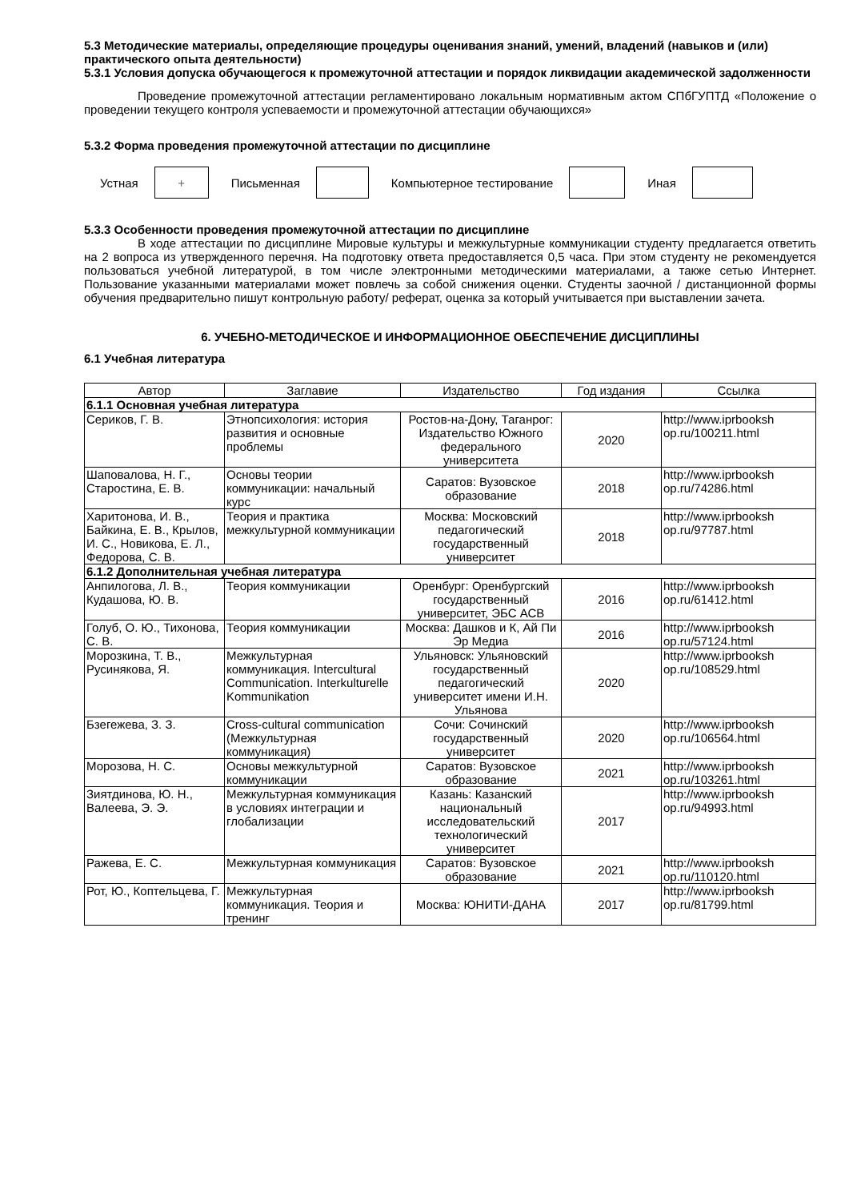5.3 Методические материалы, определяющие процедуры оценивания знаний, умений, владений (навыков и (или) практического опыта деятельности)
5.3.1 Условия допуска обучающегося к промежуточной аттестации и порядок ликвидации академической задолженности
Проведение промежуточной аттестации регламентировано локальным нормативным актом СПбГУПТД «Положение о проведении текущего контроля успеваемости и промежуточной аттестации обучающихся»
5.3.2 Форма проведения промежуточной аттестации по дисциплине
Устная
+
Письменная Компьютерное тестирование Иная
5.3.3 Особенности проведения промежуточной аттестации по дисциплине
В ходе аттестации по дисциплине Мировые культуры и межкультурные коммуникации студенту предлагается ответить на 2 вопроса из утвержденного перечня. На подготовку ответа предоставляется 0,5 часа. При этом студенту не рекомендуется пользоваться учебной литературой, в том числе электронными методическими материалами, а также сетью Интернет. Пользование указанными материалами может повлечь за собой снижения оценки. Студенты заочной / дистанционной формы обучения предварительно пишут контрольную работу/ реферат, оценка за который учитывается при выставлении зачета.
6. УЧЕБНО-МЕТОДИЧЕСКОЕ И ИНФОРМАЦИОННОЕ ОБЕСПЕЧЕНИЕ ДИСЦИПЛИНЫ
6.1 Учебная литература
| Автор | Заглавие | Издательство | Год издания | Ссылка |
| --- | --- | --- | --- | --- |
| 6.1.1 Основная учебная литература | | | | |
| Сериков, Г. В. | Этнопсихология: история развития и основные проблемы | Ростов-на-Дону, Таганрог: Издательство Южного федерального университета | 2020 | http://www.iprbooksh op.ru/100211.html |
| Шаповалова, Н. Г., Старостина, Е. В. | Основы теории коммуникации: начальный курс | Саратов: Вузовское образование | 2018 | http://www.iprbooksh op.ru/74286.html |
| Харитонова, И. В., Байкина, Е. В., Крылов, И. С., Новикова, Е. Л., Федорова, С. В. | Теория и практика межкультурной коммуникации | Москва: Московский педагогический государственный университет | 2018 | http://www.iprbooksh op.ru/97787.html |
| 6.1.2 Дополнительная учебная литература | | | | |
| Анпилогова, Л. В., Кудашова, Ю. В. | Теория коммуникации | Оренбург: Оренбургский государственный университет, ЭБС АСВ | 2016 | http://www.iprbooksh op.ru/61412.html |
| Голуб, О. Ю., Тихонова, С. В. | Теория коммуникации | Москва: Дашков и К, Ай Пи Эр Медиа | 2016 | http://www.iprbooksh op.ru/57124.html |
| Морозкина, Т. В., Русинякова, Я. | Межкультурная коммуникация. Intercultural Communication. Interkulturelle Kommunikation | Ульяновск: Ульяновский государственный педагогический университет имени И.Н. Ульянова | 2020 | http://www.iprbooksh op.ru/108529.html |
| Бзегежева, З. З. | Cross-cultural communication (Межкультурная коммуникация) | Сочи: Сочинский государственный университет | 2020 | http://www.iprbooksh op.ru/106564.html |
| Морозова, Н. С. | Основы межкультурной коммуникации | Саратов: Вузовское образование | 2021 | http://www.iprbooksh op.ru/103261.html |
| Зиятдинова, Ю. Н., Валеева, Э. Э. | Межкультурная коммуникация в условиях интеграции и глобализации | Казань: Казанский национальный исследовательский технологический университет | 2017 | http://www.iprbooksh op.ru/94993.html |
| Ражева, Е. С. | Межкультурная коммуникация | Саратов: Вузовское образование | 2021 | http://www.iprbooksh op.ru/110120.html |
| Рот, Ю., Коптельцева, Г. | Межкультурная коммуникация. Теория и тренинг | Москва: ЮНИТИ-ДАНА | 2017 | http://www.iprbooksh op.ru/81799.html |